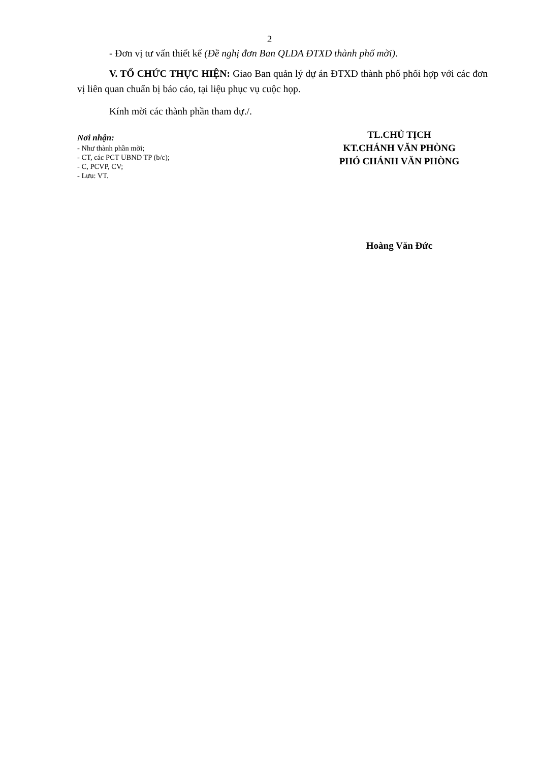2
- Đơn vị tư vấn thiết kế (Đề nghị đơn Ban QLDA ĐTXD thành phố mời).
V. TỔ CHỨC THỰC HIỆN: Giao Ban quản lý dự án ĐTXD thành phố phối hợp với các đơn vị liên quan chuẩn bị báo cáo, tại liệu phục vụ cuộc họp.
Kính mời các thành phần tham dự./.
Nơi nhận:
- Như thành phần mời;
- CT, các PCT UBND TP (b/c);
- C, PCVP, CV;
- Lưu: VT.
TL.CHỦ TỊCH
KT.CHÁNH VĂN PHÒNG
PHÓ CHÁNH VĂN PHÒNG
Hoàng Văn Đức